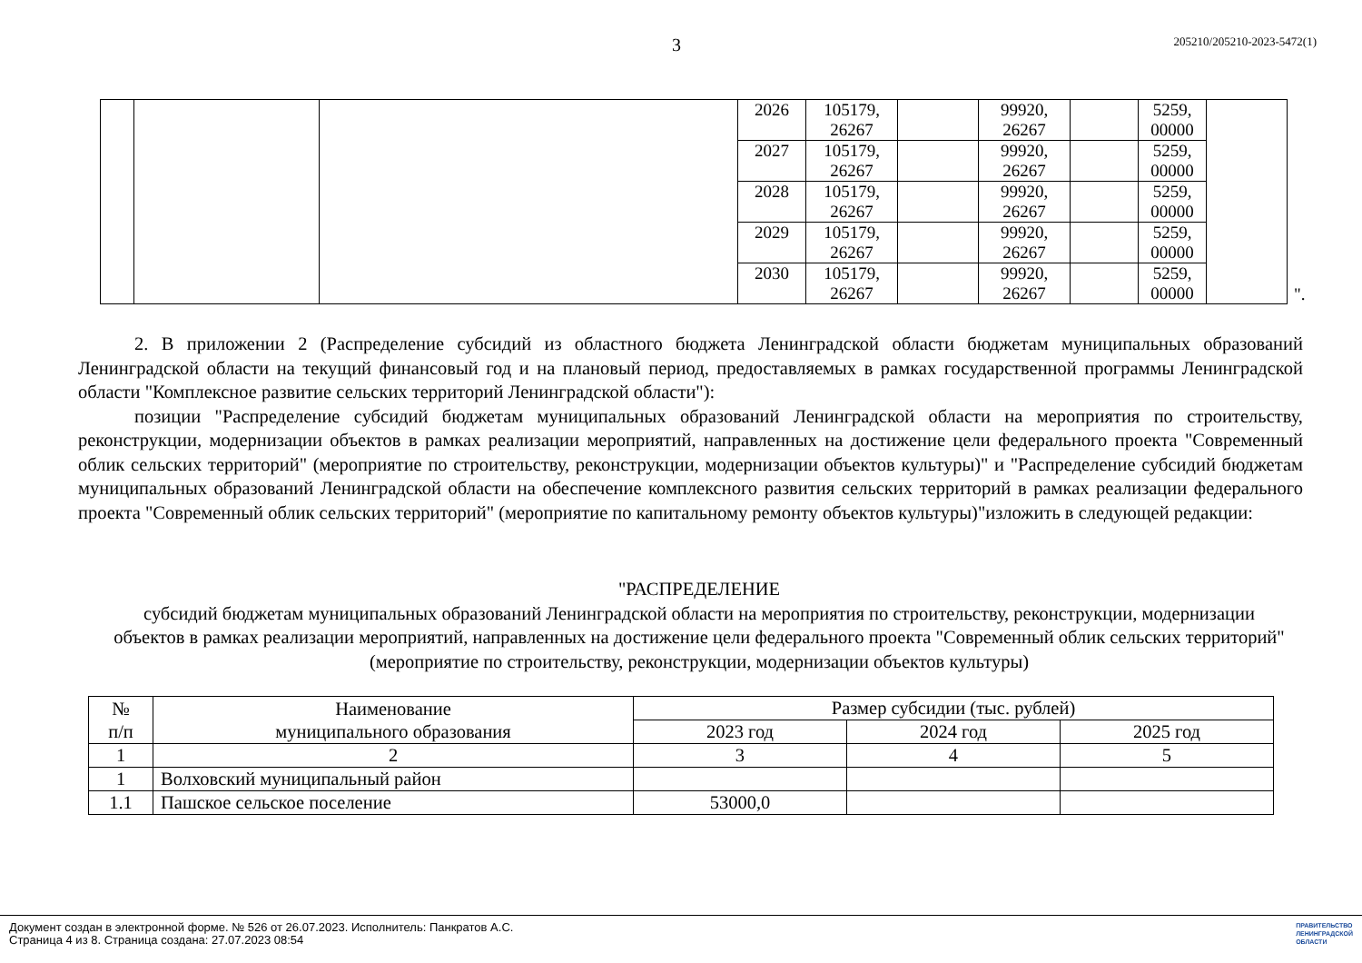3 205210/205210-2023-5472(1)
| | | | 2026 | 105179, 26267 | | 99920, 26267 | | 5259, 00000 | |
| | | | 2027 | 105179, 26267 | | 99920, 26267 | | 5259, 00000 | |
| | | | 2028 | 105179, 26267 | | 99920, 26267 | | 5259, 00000 | |
| | | | 2029 | 105179, 26267 | | 99920, 26267 | | 5259, 00000 | |
| | | | 2030 | 105179, 26267 | | 99920, 26267 | | 5259, 00000 | |
".
2. В приложении 2 (Распределение субсидий из областного бюджета Ленинградской области бюджетам муниципальных образований Ленинградской области на текущий финансовый год и на плановый период, предоставляемых в рамках государственной программы Ленинградской области "Комплексное развитие сельских территорий Ленинградской области"):
позиции "Распределение субсидий бюджетам муниципальных образований Ленинградской области на мероприятия по строительству, реконструкции, модернизации объектов в рамках реализации мероприятий, направленных на достижение цели федерального проекта "Современный облик сельских территорий" (мероприятие по строительству, реконструкции, модернизации объектов культуры)" и "Распределение субсидий бюджетам муниципальных образований Ленинградской области на обеспечение комплексного развития сельских территорий в рамках реализации федерального проекта "Современный облик сельских территорий" (мероприятие по капитальному ремонту объектов культуры)"изложить в следующей редакции:
"РАСПРЕДЕЛЕНИЕ
субсидий бюджетам муниципальных образований Ленинградской области на мероприятия по строительству, реконструкции, модернизации объектов в рамках реализации мероприятий, направленных на достижение цели федерального проекта "Современный облик сельских территорий" (мероприятие по строительству, реконструкции, модернизации объектов культуры)
| № п/п | Наименование муниципального образования | Размер субсидии (тыс. рублей) | | |
| --- | --- | --- | --- | --- |
| | | 2023 год | 2024 год | 2025 год |
| 1 | 2 | 3 | 4 | 5 |
| 1 | Волховский муниципальный район | | | |
| 1.1 | Пашское сельское поселение | 53000,0 | | |
Документ создан в электронной форме. № 526 от 26.07.2023. Исполнитель: Панкратов А.С.
Страница 4 из 8. Страница создана: 27.07.2023 08:54
ПРАВИТЕЛЬСТВО
ЛЕНИНГРАДСКОЙ
ОБЛАСТИ